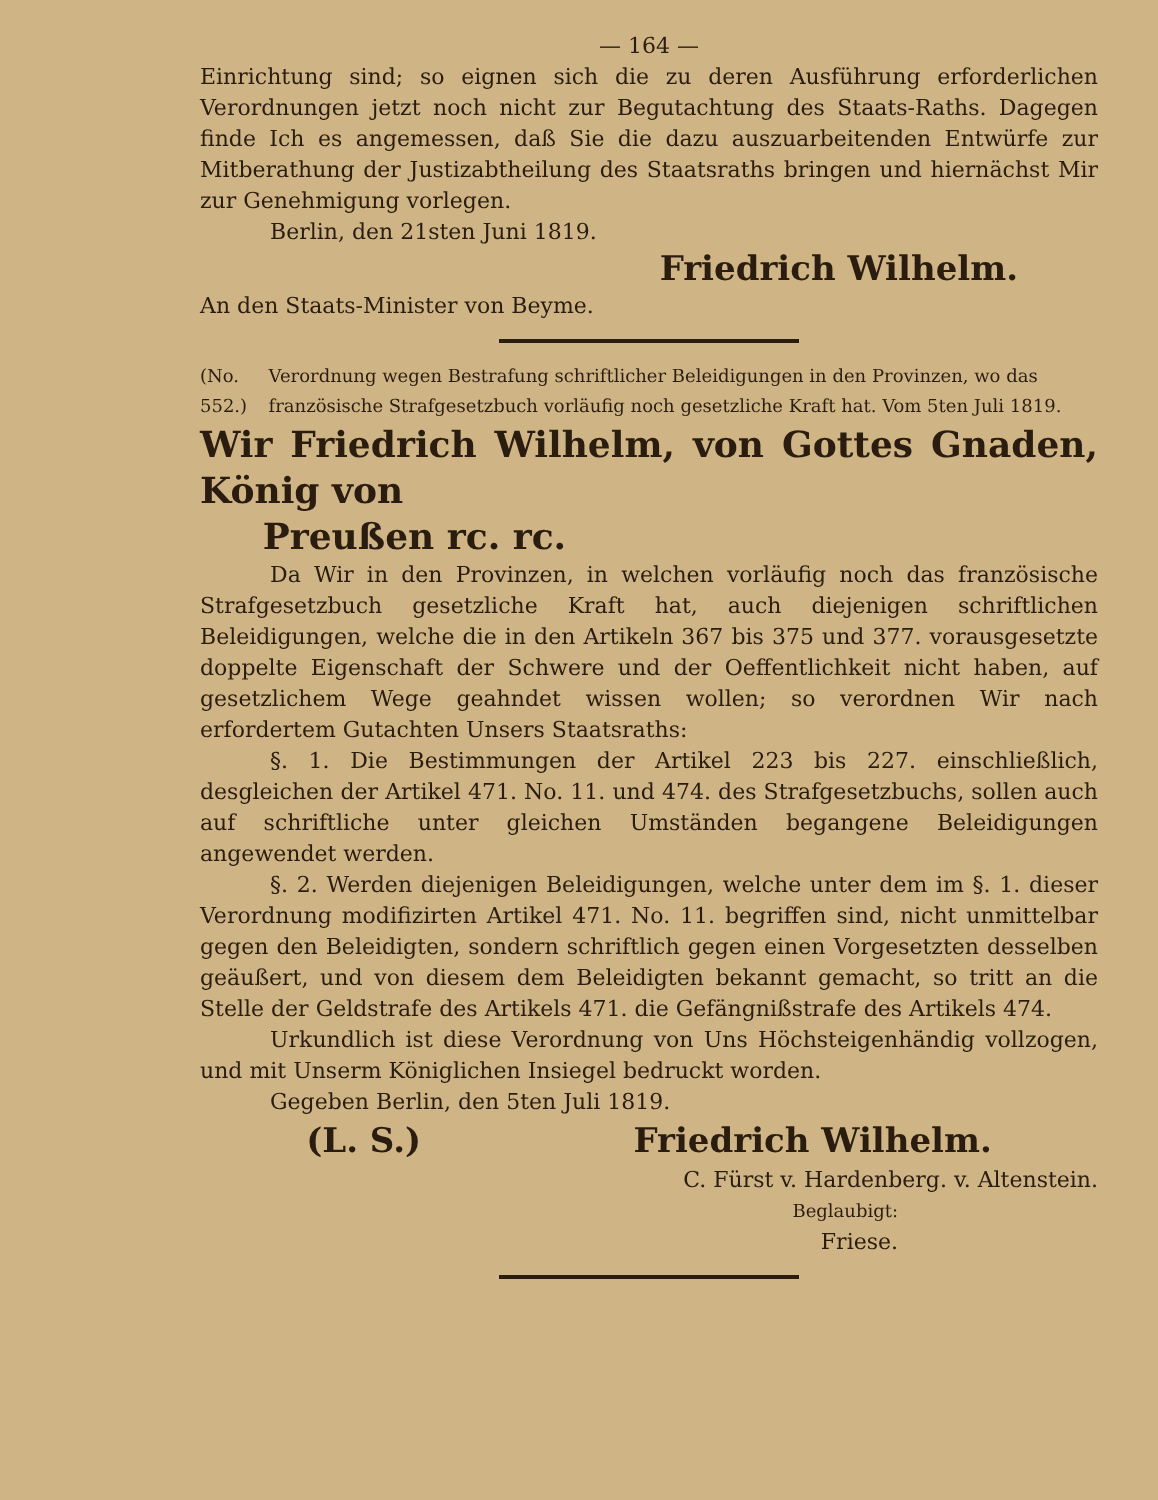— 164 —
Einrichtung sind; so eignen sich die zu deren Ausführung erforderlichen Verordnungen jetzt noch nicht zur Begutachtung des Staats-Raths. Dagegen finde Ich es angemessen, daß Sie die dazu auszuarbeitenden Entwürfe zur Mitberathung der Justizabtheilung des Staatsraths bringen und hiernächst Mir zur Genehmigung vorlegen.
Berlin, den 21sten Juni 1819.
Friedrich Wilhelm.
An den Staats-Minister von Beyme.
(No. 552.) Verordnung wegen Bestrafung schriftlicher Beleidigungen in den Provinzen, wo das französische Strafgesetzbuch vorläufig noch gesetzliche Kraft hat. Vom 5ten Juli 1819.
Wir Friedrich Wilhelm, von Gottes Gnaden, König von
Preußen rc. rc.
Da Wir in den Provinzen, in welchen vorläufig noch das französische Strafgesetzbuch gesetzliche Kraft hat, auch diejenigen schriftlichen Beleidigungen, welche die in den Artikeln 367 bis 375 und 377. vorausgesetzte doppelte Eigenschaft der Schwere und der Oeffentlichkeit nicht haben, auf gesetzlichem Wege geahndet wissen wollen; so verordnen Wir nach erfordertem Gutachten Unsers Staatsraths:
§. 1. Die Bestimmungen der Artikel 223 bis 227. einschließlich, desgleichen der Artikel 471. No. 11. und 474. des Strafgesetzbuchs, sollen auch auf schriftliche unter gleichen Umständen begangene Beleidigungen angewendet werden.
§. 2. Werden diejenigen Beleidigungen, welche unter dem im §. 1. dieser Verordnung modifizirten Artikel 471. No. 11. begriffen sind, nicht unmittelbar gegen den Beleidigten, sondern schriftlich gegen einen Vorgesetzten desselben geäußert, und von diesem dem Beleidigten bekannt gemacht, so tritt an die Stelle der Geldstrafe des Artikels 471. die Gefängnißstrafe des Artikels 474.
Urkundlich ist diese Verordnung von Uns Höchsteigenhändig vollzogen, und mit Unserm Königlichen Insiegel bedruckt worden.
Gegeben Berlin, den 5ten Juli 1819.
(L. S.) Friedrich Wilhelm.
C. Fürst v. Hardenberg. v. Altenstein.
Beglaubigt:
Friese.